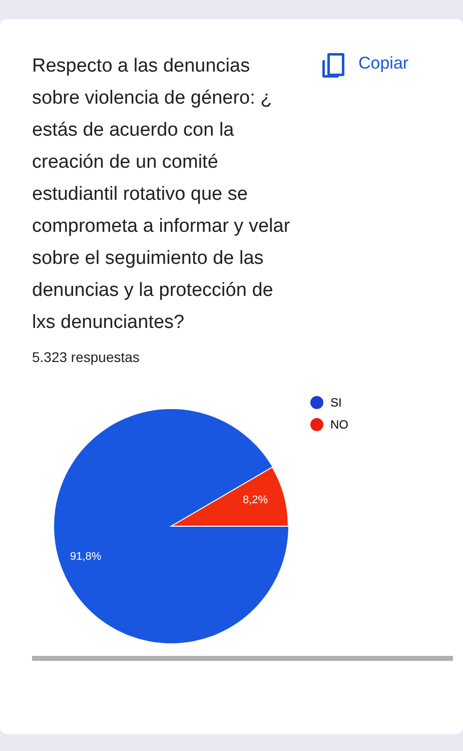Respecto a las denuncias sobre violencia de género: ¿ estás de acuerdo con la creación de un comité estudiantil rotativo que se comprometa a informar y velar sobre el seguimiento de las denuncias y la protección de lxs denunciantes?
Copiar
5.323 respuestas
8,2%
91,8%
SI
NO